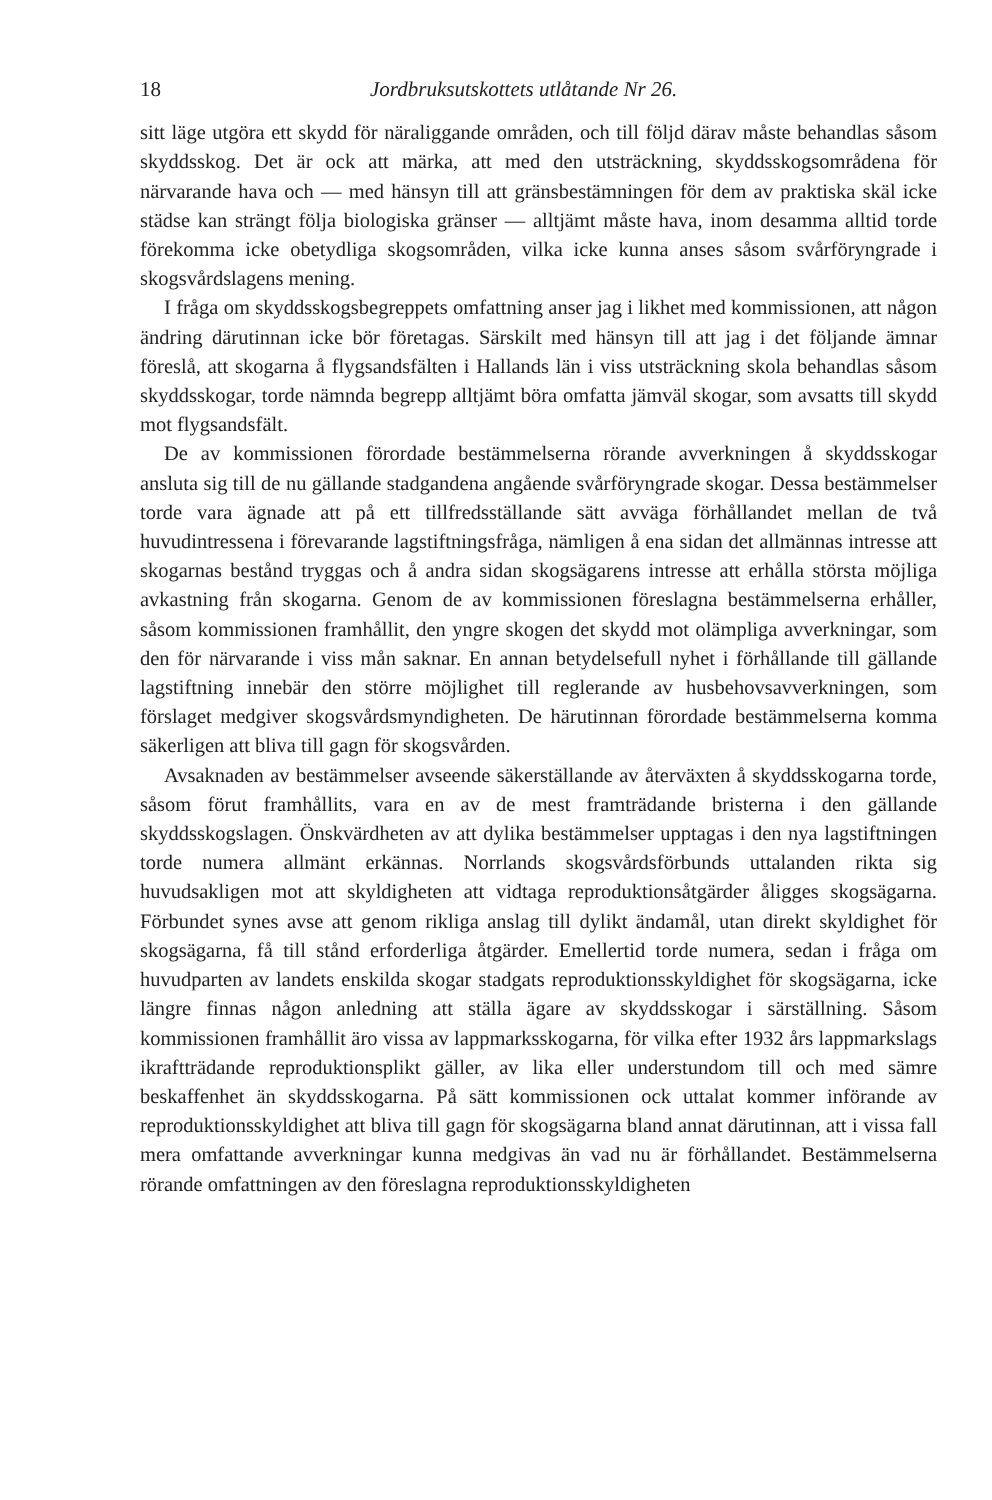18 Jordbruksutskottets utlåtande Nr 26.
sitt läge utgöra ett skydd för näraliggande områden, och till följd därav måste behandlas såsom skyddsskog. Det är ock att märka, att med den utsträckning, skyddsskogsområdena för närvarande hava och — med hänsyn till att gränsbestämningen för dem av praktiska skäl icke städse kan strängt följa biologiska gränser — alltjämt måste hava, inom desamma alltid torde förekomma icke obetydliga skogsområden, vilka icke kunna anses såsom svårföryngrade i skogsvårdslagens mening.
I fråga om skyddsskogsbegreppets omfattning anser jag i likhet med kommissionen, att någon ändring därutinnan icke bör företagas. Särskilt med hänsyn till att jag i det följande ämnar föreslå, att skogarna å flygsandsfälten i Hallands län i viss utsträckning skola behandlas såsom skyddsskogar, torde nämnda begrepp alltjämt böra omfatta jämväl skogar, som avsatts till skydd mot flygsandsfält.
De av kommissionen förordade bestämmelserna rörande avverkningen å skyddsskogar ansluta sig till de nu gällande stadgandena angående svårföryngrade skogar. Dessa bestämmelser torde vara ägnade att på ett tillfredsställande sätt avväga förhållandet mellan de två huvudintressena i förevarande lagstiftningsfråga, nämligen å ena sidan det allmännas intresse att skogarnas bestånd tryggas och å andra sidan skogsägarens intresse att erhålla största möjliga avkastning från skogarna. Genom de av kommissionen föreslagna bestämmelserna erhåller, såsom kommissionen framhållit, den yngre skogen det skydd mot olämpliga avverkningar, som den för närvarande i viss mån saknar. En annan betydelsefull nyhet i förhållande till gällande lagstiftning innebär den större möjlighet till reglerande av husbehovsavverkningen, som förslaget medgiver skogsvårdsmyndigheten. De härutinnan förordade bestämmelserna komma säkerligen att bliva till gagn för skogsvården.
Avsaknaden av bestämmelser avseende säkerställande av återväxten å skyddsskogarna torde, såsom förut framhållits, vara en av de mest framträdande bristerna i den gällande skyddsskogslagen. Önskvärdheten av att dylika bestämmelser upptagas i den nya lagstiftningen torde numera allmänt erkännas. Norrlands skogsvårdsförbunds uttalanden rikta sig huvudsakligen mot att skyldigheten att vidtaga reproduktionsåtgärder åligges skogsägarna. Förbundet synes avse att genom rikliga anslag till dylikt ändamål, utan direkt skyldighet för skogsägarna, få till stånd erforderliga åtgärder. Emellertid torde numera, sedan i fråga om huvudparten av landets enskilda skogar stadgats reproduktionsskyldighet för skogsägarna, icke längre finnas någon anledning att ställa ägare av skyddsskogar i särställning. Såsom kommissionen framhållit äro vissa av lappmarksskogarna, för vilka efter 1932 års lappmarkslags ikraftträdande reproduktionsplikt gäller, av lika eller understundom till och med sämre beskaffenhet än skyddsskogarna. På sätt kommissionen ock uttalat kommer införande av reproduktionsskyldighet att bliva till gagn för skogsägarna bland annat därutinnan, att i vissa fall mera omfattande avverkningar kunna medgivas än vad nu är förhållandet. Bestämmelserna rörande omfattningen av den föreslagna reproduktionsskyldigheten